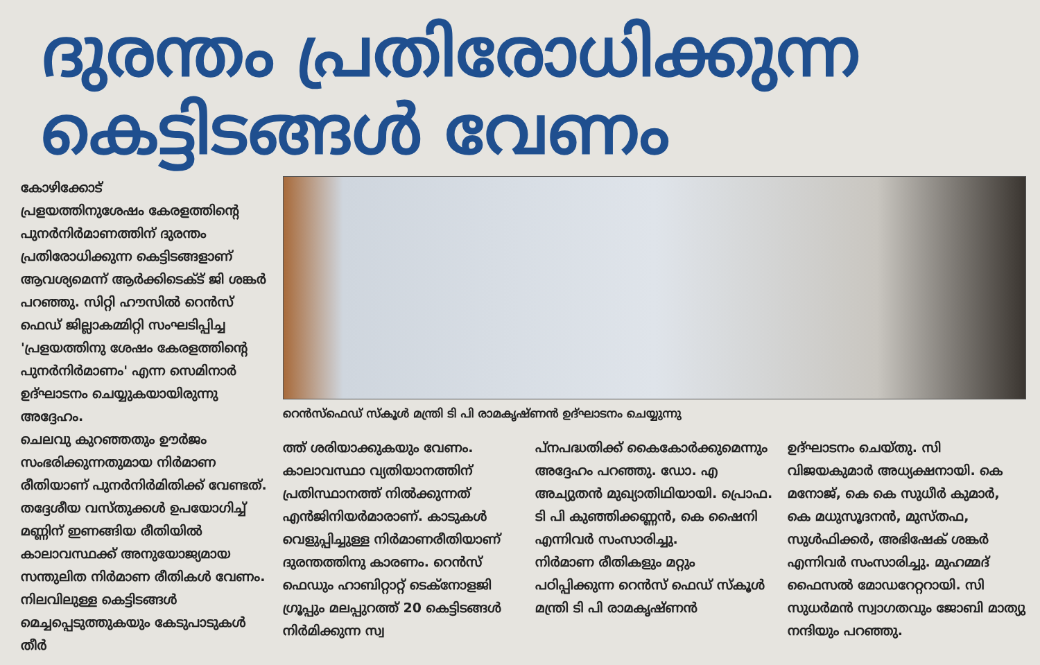ദുരന്തം പ്രതിരോധിക്കുന്ന
കെട്ടിടങ്ങൾ വേണം
കോഴിക്കോട്
പ്രളയത്തിനുശേഷം കേരളത്തിന്റെ പുനർനിർമാണത്തിന് ദുരന്തം പ്രതിരോധിക്കുന്ന കെട്ടിടങ്ങളാണ് ആവശ്യമെന്ന് ആർക്കിടെക്ട് ജി ശങ്കർ പറഞ്ഞു. സിറ്റി ഹൗസിൽ റെൻസ് ഫെഡ് ജില്ലാകമ്മിറ്റി സംഘടിപ്പിച്ച 'പ്രളയത്തിനു ശേഷം കേരളത്തിന്റെ പുനർനിർമാണം' എന്ന സെമിനാർ ഉദ്ഘാടനം ചെയ്യുകയായിരുന്നു അദ്ദേഹം.
ചെലവു കുറഞ്ഞതും ഊർജം സംഭരിക്കുന്നതുമായ നിർമാണ രീതിയാണ് പുനർനിർമിതിക്ക് വേണ്ടത്. തദ്ദേശീയ വസ്തുക്കൾ ഉപയോഗിച്ച് മണ്ണിന് ഇണങ്ങിയ രീതിയിൽ കാലാവസ്ഥക്ക് അനുയോജ്യമായ സന്തുലിത നിർമാണ രീതികൾ വേണം. നിലവിലുള്ള കെട്ടിടങ്ങൾ മെച്ചപ്പെടുത്തുകയും കേടുപാടുകൾ തീർ
റെൻസ്ഫെഡ് സ്കൂൾ മന്ത്രി ടി പി രാമകൃഷ്ണൻ ഉദ്ഘാടനം ചെയ്യുന്നു
ത്ത് ശരിയാക്കുകയും വേണം.
കാലാവസ്ഥാ വ്യതിയാനത്തിന് പ്രതിസ്ഥാനത്ത് നിൽക്കുന്നത് എൻജിനിയർമാരാണ്. കാടുകൾ വെളുപ്പിച്ചുള്ള നിർമാണരീതിയാണ് ദുരന്തത്തിനു കാരണം. റെൻസ് ഫെഡും ഹാബിറ്റാറ്റ് ടെക്നോളജി ഗ്രൂപ്പും മലപ്പുറത്ത് 20 കെട്ടിടങ്ങൾ നിർമിക്കുന്ന സ്വ
പ്നപദ്ധതിക്ക് കൈകോർക്കുമെന്നും അദ്ദേഹം പറഞ്ഞു. ഡോ. എ അച്യുതൻ മുഖ്യാതിഥിയായി. പ്രൊഫ. ടി പി കുഞ്ഞിക്കണ്ണൻ, കെ ഷൈനി എന്നിവർ സംസാരിച്ചു.
നിർമാണ രീതികളും മറ്റും പഠിപ്പിക്കുന്ന റെൻസ് ഫെഡ് സ്കൂൾ മന്ത്രി ടി പി രാമകൃഷ്ണൻ
ഉദ്ഘാടനം ചെയ്തു. സി വിജയകുമാർ അധ്യക്ഷനായി. കെ മനോജ്, കെ കെ സുധീർ കുമാർ, കെ മധുസൂദനൻ, മുസ്തഫ, സുൾഫിക്കർ, അഭിഷേക് ശങ്കർ എന്നിവർ സംസാരിച്ചു. മുഹമ്മദ് ഫൈസൽ മോഡറേറ്ററായി. സി സുധർമൻ സ്വാഗതവും ജോബി മാത്യു നന്ദിയും പറഞ്ഞു.